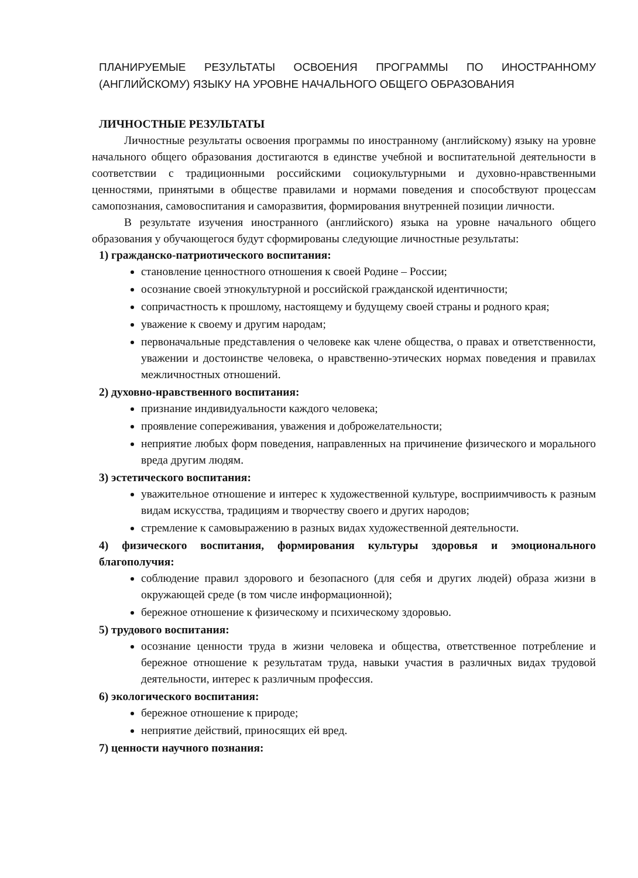ПЛАНИРУЕМЫЕ РЕЗУЛЬТАТЫ ОСВОЕНИЯ ПРОГРАММЫ ПО ИНОСТРАННОМУ (АНГЛИЙСКОМУ) ЯЗЫКУ НА УРОВНЕ НАЧАЛЬНОГО ОБЩЕГО ОБРАЗОВАНИЯ
ЛИЧНОСТНЫЕ РЕЗУЛЬТАТЫ
Личностные результаты освоения программы по иностранному (английскому) языку на уровне начального общего образования достигаются в единстве учебной и воспитательной деятельности в соответствии с традиционными российскими социокультурными и духовно-нравственными ценностями, принятыми в обществе правилами и нормами поведения и способствуют процессам самопознания, самовоспитания и саморазвития, формирования внутренней позиции личности.
В результате изучения иностранного (английского) языка на уровне начального общего образования у обучающегося будут сформированы следующие личностные результаты:
1) гражданско-патриотического воспитания:
становление ценностного отношения к своей Родине – России;
осознание своей этнокультурной и российской гражданской идентичности;
сопричастность к прошлому, настоящему и будущему своей страны и родного края;
уважение к своему и другим народам;
первоначальные представления о человеке как члене общества, о правах и ответственности, уважении и достоинстве человека, о нравственно-этических нормах поведения и правилах межличностных отношений.
2) духовно-нравственного воспитания:
признание индивидуальности каждого человека;
проявление сопереживания, уважения и доброжелательности;
неприятие любых форм поведения, направленных на причинение физического и морального вреда другим людям.
3) эстетического воспитания:
уважительное отношение и интерес к художественной культуре, восприимчивость к разным видам искусства, традициям и творчеству своего и других народов;
стремление к самовыражению в разных видах художественной деятельности.
4) физического воспитания, формирования культуры здоровья и эмоционального благополучия:
соблюдение правил здорового и безопасного (для себя и других людей) образа жизни в окружающей среде (в том числе информационной);
бережное отношение к физическому и психическому здоровью.
5) трудового воспитания:
осознание ценности труда в жизни человека и общества, ответственное потребление и бережное отношение к результатам труда, навыки участия в различных видах трудовой деятельности, интерес к различным профессия.
6) экологического воспитания:
бережное отношение к природе;
неприятие действий, приносящих ей вред.
7) ценности научного познания: